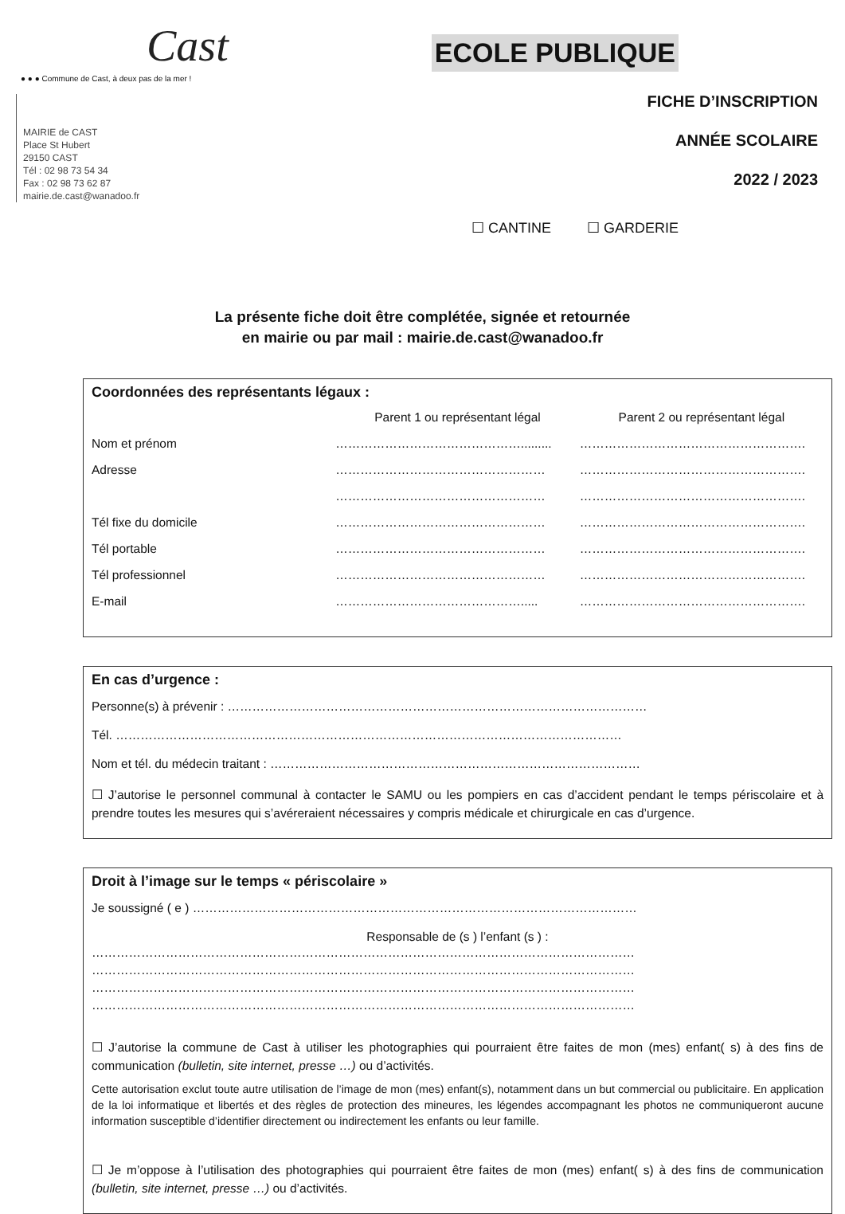Cast
● ● ● Commune de Cast, à deux pas de la mer !
MAIRIE de CAST
Place St Hubert
29150 CAST
Tél : 02 98 73 54 34
Fax : 02 98 73 62 87
mairie.de.cast@wanadoo.fr
ECOLE PUBLIQUE
FICHE D’INSCRIPTION
ANNÉE SCOLAIRE
2022 / 2023
☐ CANTINE ☐ GARDERIE
La présente fiche doit être complétée, signée et retournée
en mairie ou par mail : mairie.de.cast@wanadoo.fr
Coordonnées des représentants légaux :
Parent 1 ou représentant légal Parent 2 ou représentant légal
Nom et prénom ………………………………………......... ……………………………………………….
Adresse …………………………………………… ……………………………………………….
…………………………………………… ……………………………………………….
Tél fixe du domicile …………………………………………… ……………………………………………….
Tél portable …………………………………………… ……………………………………………….
Tél professionnel …………………………………………… ……………………………………………….
E-mail ………………………………………..... ……………………………………………….
En cas d’urgence :
Personne(s) à prévenir : …………………………………………………………………………………………
Tél. ……………………………………………………………………………………………………………
Nom et tél. du médecin traitant : ………………………………………………………………………………
☐ J’autorise le personnel communal à contacter le SAMU ou les pompiers en cas d’accident pendant le temps périscolaire et à prendre toutes les mesures qui s’avéreraient nécessaires y compris médicale et chirurgicale en cas d’urgence.
Droit à l’image sur le temps « périscolaire »
Je soussigné ( e ) ………………………………………………………………………………………………
Responsable de (s ) l’enfant (s ) :
……………………………………………………………………………………………………………………
……………………………………………………………………………………………………………………
……………………………………………………………………………………………………………………
……………………………………………………………………………………………………………………
☐ J’autorise la commune de Cast à utiliser les photographies qui pourraient être faites de mon (mes) enfant( s) à des fins de communication (bulletin, site internet, presse …) ou d’activités.
Cette autorisation exclut toute autre utilisation de l’image de mon (mes) enfant(s), notamment dans un but commercial ou publicitaire. En application de la loi informatique et libertés et des règles de protection des mineures, les légendes accompagnant les photos ne communiqueront aucune information susceptible d’identifier directement ou indirectement les enfants ou leur famille.
☐ Je m’oppose à l’utilisation des photographies qui pourraient être faites de mon (mes) enfant( s) à des fins de communication (bulletin, site internet, presse …) ou d’activités.